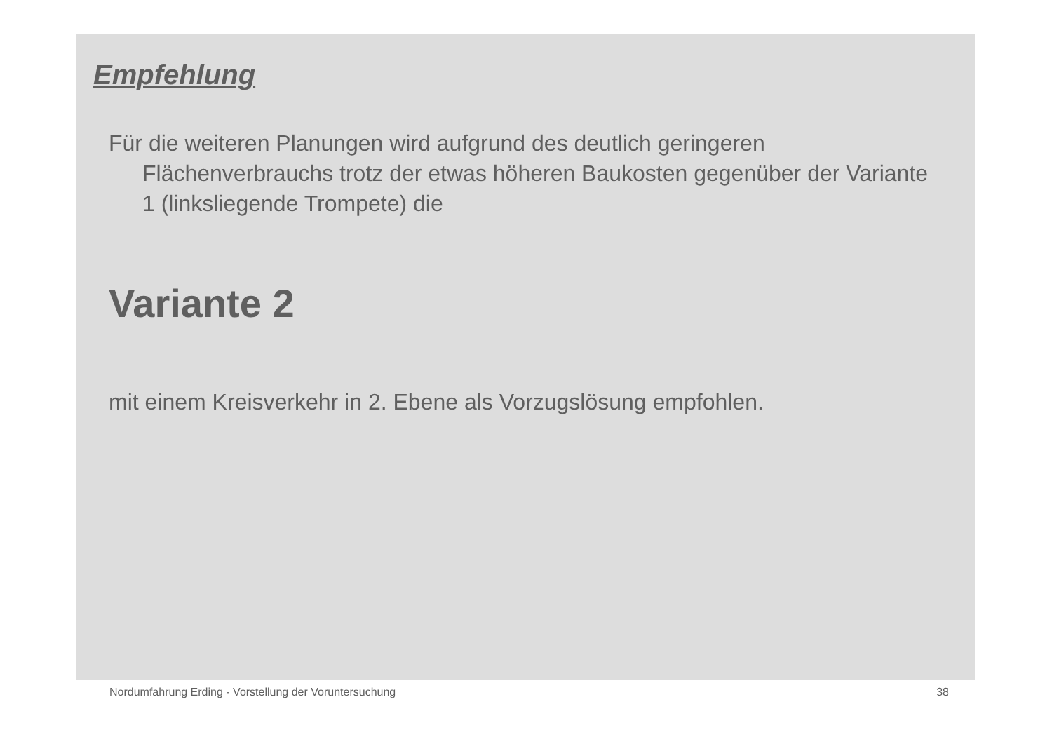Empfehlung
Für die weiteren Planungen wird aufgrund des deutlich geringeren Flächenverbrauchs trotz der etwas höheren Baukosten gegenüber der Variante 1 (linksliegende Trompete) die
Variante 2
mit einem Kreisverkehr in 2. Ebene als Vorzugslösung empfohlen.
Nordumfahrung Erding - Vorstellung der Voruntersuchung 38